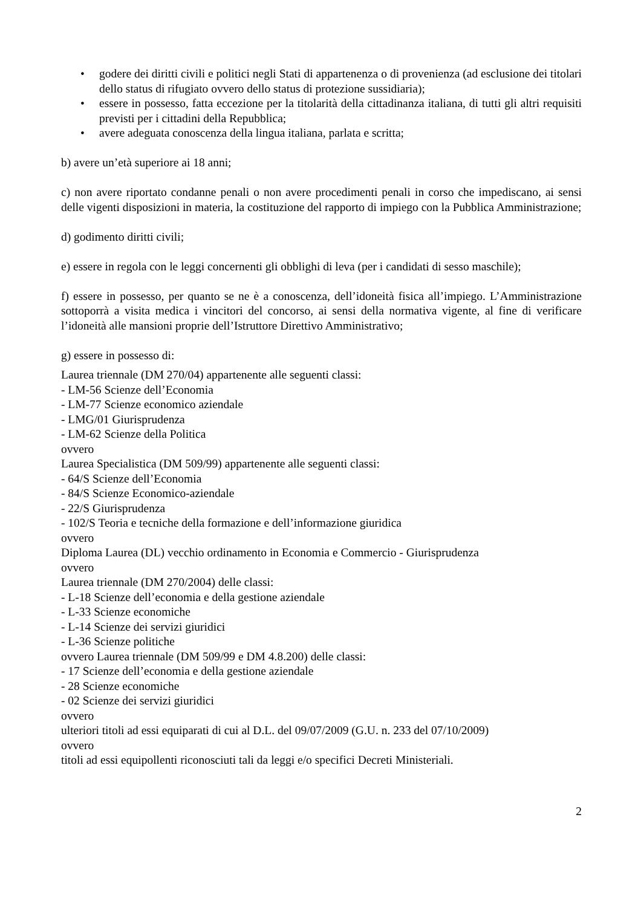• godere dei diritti civili e politici negli Stati di appartenenza o di provenienza (ad esclusione dei titolari dello status di rifugiato ovvero dello status di protezione sussidiaria);
• essere in possesso, fatta eccezione per la titolarità della cittadinanza italiana, di tutti gli altri requisiti previsti per i cittadini della Repubblica;
• avere adeguata conoscenza della lingua italiana, parlata e scritta;
b) avere un’età superiore ai 18 anni;
c) non avere riportato condanne penali o non avere procedimenti penali in corso che impediscano, ai sensi delle vigenti disposizioni in materia, la costituzione del rapporto di impiego con la Pubblica Amministrazione;
d) godimento diritti civili;
e) essere in regola con le leggi concernenti gli obblighi di leva (per i candidati di sesso maschile);
f) essere in possesso, per quanto se ne è a conoscenza, dell’idoneità fisica all’impiego. L’Amministrazione sottoporrà a visita medica i vincitori del concorso, ai sensi della normativa vigente, al fine di verificare l’idoneità alle mansioni proprie dell’Istruttore Direttivo Amministrativo;
g) essere in possesso di:
Laurea triennale (DM 270/04) appartenente alle seguenti classi:
- LM-56 Scienze dell’Economia
- LM-77 Scienze economico aziendale
- LMG/01 Giurisprudenza
- LM-62 Scienze della Politica
ovvero
Laurea Specialistica (DM 509/99) appartenente alle seguenti classi:
- 64/S Scienze dell’Economia
- 84/S Scienze Economico-aziendale
- 22/S Giurisprudenza
- 102/S Teoria e tecniche della formazione e dell’informazione giuridica
ovvero
Diploma Laurea (DL) vecchio ordinamento in Economia e Commercio - Giurisprudenza
ovvero
Laurea triennale (DM 270/2004) delle classi:
- L-18 Scienze dell’economia e della gestione aziendale
- L-33 Scienze economiche
- L-14 Scienze dei servizi giuridici
- L-36 Scienze politiche
ovvero Laurea triennale (DM 509/99 e DM 4.8.200) delle classi:
- 17 Scienze dell’economia e della gestione aziendale
- 28 Scienze economiche
- 02 Scienze dei servizi giuridici
ovvero
ulteriori titoli ad essi equiparati di cui al D.L. del 09/07/2009 (G.U. n. 233 del 07/10/2009)
ovvero
titoli ad essi equipollenti riconosciuti tali da leggi e/o specifici Decreti Ministeriali.
2